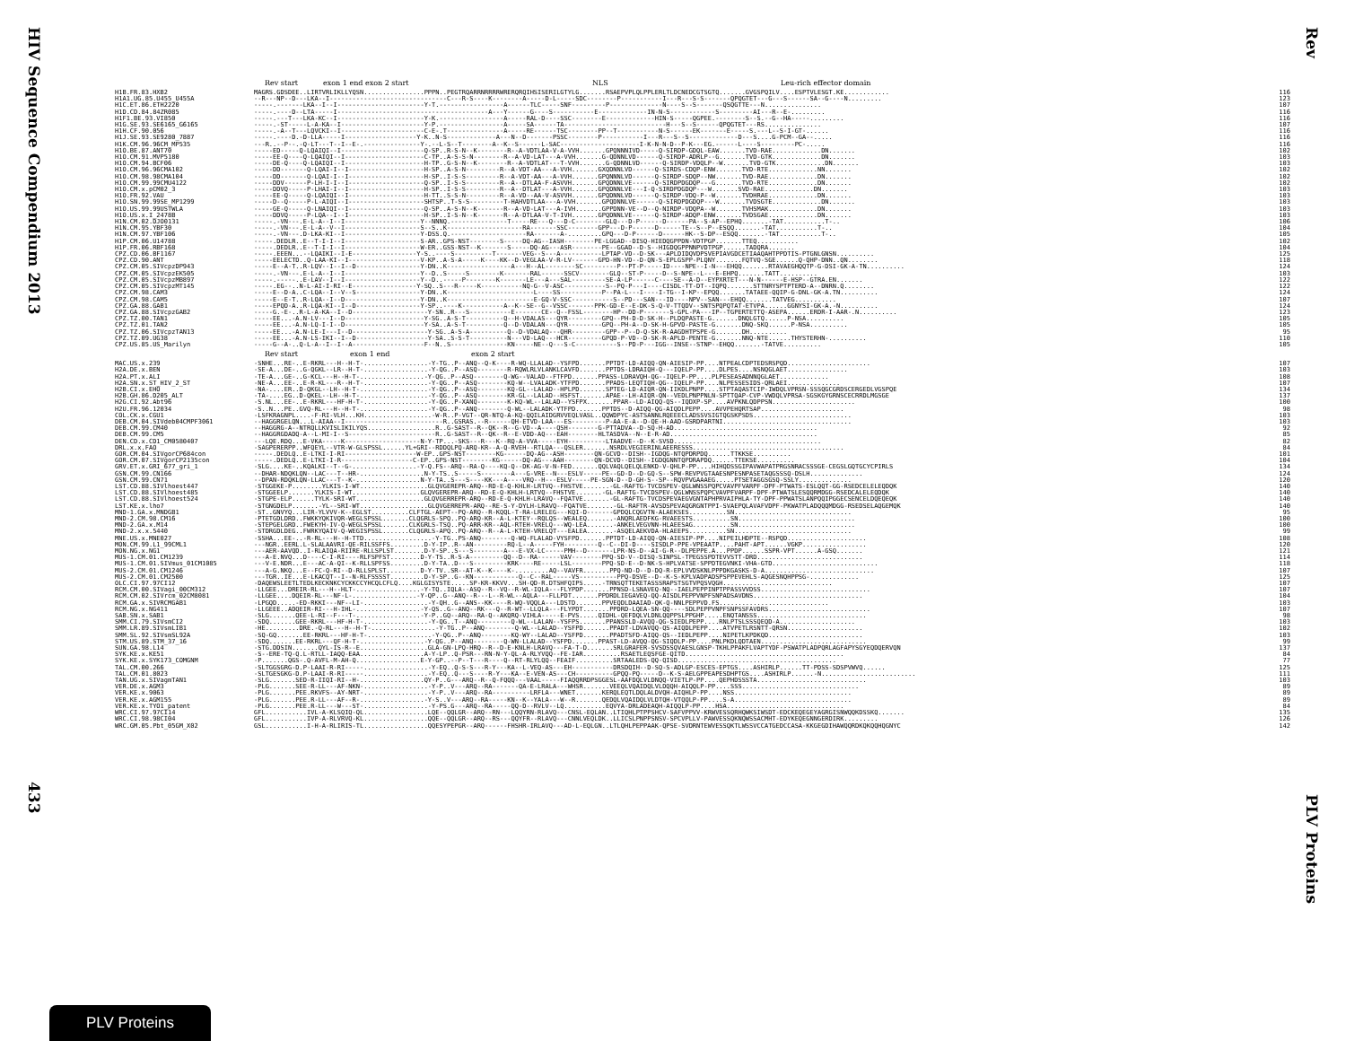HIV Sequence Compendium 2013433
Rev PLV Proteins
Rev start exon 1 end exon 2 start NLS Leu-rich effector domain
| H1B.FR.83.HXB2 | MAGRS.GDSDEE..LIRTVRLIKLLYQSN................PPPN..PEGTRQARRNRRRRWRERQRQIHSISERILGTYLG.......RSAEPVPLQLPPLERLTLDCNEDCGTSGTQ.......GVGSPQILV....ESPTVLESGT.KE............ | 116 |
| H1A1.UG.85.U455_U455A | --R---NP--D---LKA--I-------------------------------C---R-S----K--------A-----D-L-----SDC--------P-----------I---R---S-S-------QPQGTET---G---S------SA--G----N......... | 123 |
| H1C.ET.86.ETH2220 | -----.-------LKA--I--I-----------------------Y-T.-----------------A------TLC-----SNF---------P--------------N----S--S-------QSQGTTE---N............... | 107 |
| H1D.CD.84.84ZR085 | -----.----D--LTA-----I----------------------------------------A---Y------G----S-----------E-------------IN-N-S------------S---------AI---R--E-......... | 116 |
| H1F1.BE.93.VI850 | -----.---T---LKA-KC--I-----------------------Y-K.-----------------A-----RAL-D----SSC--------E-------------HIN-S-----QGPEE.--------S--S.--G--HA-----......... | 116 |
| H1G.SE.93.SE6165_G6165 | -----.-ST-----L-A-KA--I----------------------Y-P.-----------------A-----SA------TA---------------------------H---S--S------QPQGTET---RS............... | 107 |
| H1H.CF.90.056 | -----.-A--T---LQVCKI--I----------------------C-E-.T---------------A-----RE------TSC--------PP--T-----------N-S------EK-------E-----S.---L--S-I-GT-...... | 116 |
| H1J.SE.93.SE9280_7887 | -----.----D.-D-LLA-----I-------------------Y-K..N-S-------------A---N--D-------PSSC--------P-----------I---R---S--S-------------D---S....G-PCM--GA--..... | 116 |
| H1K.CM.96.96CM_MP535 | ---R..--P--.-Q-LT---T--I--E-.---------------Y-.--L-S--T--------A--K--S------L-SAC---------------------I-K-N-N-D--P-K---EG.------L----S---------PC-..... | 116 |
| H1O.BE.87.ANT70 | -----ED-----Q-LQAIQI--I----------------------Q-SP..R-S-N--K--------R--A-VDTLAA-V-A-VVH.......GPQNNNIVD-----Q-SIRDP-GDQL-EAW.......TVD-RAE.............DN....... | 102 |
| H1O.CM.91.MVP5180 | -----EE-Q----Q-LQAIQI--I---------------------C-TP..A-S-S-N--------R--A-VD-LAT---A-VVH.......G-QDNNLVD------Q-SIRDP-ADRLP--G.......TVD-GTK.............DN....... | 103 |
| H1O.CM.94.BCF06 | -----DE-Q----Q-LQAIQI--I---------------------H-TP..G-S-N--K--------R--A-VDTLAT---T-VVH.......G-QDNNLVD------Q-SIRDP-VDQLP--W.......TVD-GTK.............DN....... | 103 |
| H1O.CM.96.96CMA102 | -----DD-------Q-LQAI-I--I--------------------H-SP..A-S-N---------R--A-VDT-AA---A-VVH.......GXQDNNLVD------Q-SIRDS-CDQP-ENW.......TVD-RTE.............NN....... | 102 |
| H1O.CM.98.98CMA104 | -----DD-------Q-LQAI-I--I--------------------H-SP..I-S-S---------R--A-VDT-AA---A-VVH.......GPQNNNLVD------Q-SIRDP-SDQP--NW.......TVD-RAE.............DN....... | 102 |
| H1O.CM.99.99CMU4122 | -----DDV------P-LH-I-I--I--------------------Q-SP..I-S-S---------R--A--DTLAA-F-ASVVH.......GPQDNNLVE------Q-SIRDPDGDQP---G.......TVD-RTE.............DN....... | 102 |
| H1O.CM.x.pCM02_3 | -----DDVQ-----P-LHAI-I--I--------------------H-SP..I-S-S---------R--A--DTLAT---A-VVH.......GPQDNNLVE---I-Q-SIRDPDGDQP---W.......SVD-RAE.............DN....... | 103 |
| H1O.FR.92.VAU | -----EE-Q-----Q-LQAIQI--I--------------------H-TT..S-S-N---------R--A-VD--AA-V-ASVVH.......GPQDNNLVD------Q-SIRDP-VDQ-P--W.......TVDHRAE.............DN....... | 103 |
| H1O.SN.99.99SE_MP1299 | -----D--Q-----P-L-AIQI--I--------------------SHTSP..T-S-S---------T-HAHVDTLAA---A-VVH.......GPQDNNLVE------Q-SIRDPDGDQP---W.......TVDSGTE.............DN....... | 103 |
| H1O.US.99.99USTWLA | -----GE-Q-----Q-LNAIQI--I--------------------Q-SP..A-S-N--K-------R--A-VD-LAT---A-IVH.......GPPDNN-VE--D--Q-NIRDP-VDQPA--W.......TVHSMAK.............DN....... | 103 |
| H1O.US.x.I_2478B | -----DDVQ-----P-LQA--I--I--------------------H-SP..I-S-N--K-------R--A-DTLAA-V-T-IVH.......GPQDNNLVE------Q-SIRDP-ADQP-ENW.......TVDSGAE.............DN....... | 103 |
| H1N.CM.02.DJO0131 | -----.-VN---.E-L-A--I--I--------------------Y--NNNQ.---------------T-----RE---Q---D-C--------GLQ---D-P------D------PA--S-AP--EPHQ.......-TAT...........T-.. | 106 |
| H1N.CM.95.YBF30 | -----.-VN---.E-L-A--V--I--------------------S--S..K--------------------RA-------SSC--------GPP---D-P------D------TE--S--P--ESQQ.......-TAT...........T-.. | 104 |
| H1N.CM.97.YBF106 | -----.-VN---.D-LKA-KI--I--------------------Y-DSS.Q.--------------------RA-------A-.........GPQ---D-P------D------HK--S-DP--ESQQ.......-TAT...........T-.. | 105 |
| H1P.CM.06.U14788 | -----.DEDLR..E--T-I-I--I--------------------S-AR..GPS-NST--------S-----DQ-AG--IASH--------PE-LGGAD--DISQ-HIEDQGPPDN-VDTPGP.......TTEQ........... | 102 |
| H1P.FR.06.RBF168 | -----.DEDLR..E--T-I-I--I--------------------W-ER..GSS-NST--K-------S-----DQ-AG---ASR--------PE--GGAD--D-S--HIGDQGPPNNPVDTPGP......TADQRA....... | 104 |
| CPZ.CD.06.BF1167 | -----.EEEN...--LQAIKI--I-E-----------------Y-S..----S----------T-------VEG--S---A-----------LPTAP-VD--D-SK---APLDIDQVDPSVEPIAVGDCETIAAQAHTPPDTIS-PTGNLGNSN.......... | 125 |
| CPZ.CD.90.ANT | -----EELECTD..Q-LAA-KI--I-------------------V-KP..A-S-A-----K----KK--D-VEGLAA-V-R-LV-------GPD-HN-VD--D-QN-S-EPLGSPP-PLQNY.......FQTVQ-SGE......Q-QHP-DNN..QN........ | 118 |
| CPZ.CM.05.SIVcpzDP943 | -----E--A-T..R-LQV--I--I--D-----------------Y-DN..K-----------------A---H--AL--------SC---------P--PT-P-----ID----NPE--I-N---EHQQ.......RTAVAEGHQQTP-G-DSI-GK-A-TN.......... | 124 |
| CPZ.CM.05.SIVcpzEK505 | -----.-VN---.E-L-A--I--I--------------------Y--D..S-----S--------K-------RAL------SSCV--------GLQ--ST-P-----D--S-NPE--L---E-EHPQ.......TATT.......... | 103 |
| CPZ.CM.05.SIVcpzMB897 | -----.-----..E-LAV--I--I--------------------Y--D..-----P--------K-------LE---A---SAL---------SE-A-LP------C----SE--A-D--EYPXRTET---N-N------E-HSP--GTRA.EN....... | 122 |
| CPZ.CM.05.SIVcpzMT145 | -----.EG--..N-L-AI-I-RI--E-----------------Y-SQ..S---R-----K-----------NQ-G--V-ASC-----------S--PQ-P---I----CISDL-TT-DT--IQPQ.......STTNRYSPTPTERD-A--DNRN.Q........ | 122 |
| CPZ.CM.98.CAM3 | -----E--D-A..C-LQA--I--V--S-----------------Y-DN..K-----------------------L----SS-----------P--PA-L---I----I-TG--I-KP--EPQQ.......TATAEE-QQIP-G-DNL-GK-A.TN.......... | 124 |
| CPZ.CM.98.CAM5 | -----E--E-T..R-LQA--I--D--------------------Y-DN..K-----------------------E-GQ-V-SSC-----------S--PD---SAN---ID----NPV--SAN---EHQQ.......TATVEG........... | 107 |
| CPZ.GA.88.GAB1 | -----EPQD-A..R-LQA-KI--I--D-----------------Y-SP..----K-----------A--K--SE--G--VSSC-------PPK-GD-E--E-DK-S-Q-V-TTQDV--SNTSPQPQTAT-ETVPA......GGNYSI-GK-A.-N.......... | 124 |
| CPZ.GA.88.SIVcpzGAB2 | -----G.-E-..R-L-A-KA--I--D--------------------Y-SN..R---S-----------E-------CE--Q--FSSL--------HP--DD-P-------S-GPL-PA---IP--TGPERTETTQ-ASEPA......ERDR-I-AAR-.N.......... | 123 |
| CPZ.TZ.00.TAN1 | -----EE...-A.N-LV---I--D---------------------Y-SG..A-S-T----------Q--H-VDALAS---QYR---------GPQ--PH-D-D-SK-H--PLDQPASTE-G.......DNQLGTQ......P-NSA.......... | 105 |
| CPZ.TZ.01.TAN2 | -----EE...-A.N-LQ-I-I--D---------------------Y-SA..A-S-T----------Q--D-VDALAN---QYR---------GPQ--PH-A--D-SK-H-GPVD-PASTE-G.......DNQ-SKQ......P-NSA.......... | 105 |
| CPZ.TZ.06.SIVcpzTAN13 | -----EE...-A.N-LE-I---I--D--------------------Y-SG..A-S-A----------Q--D-VDALAQ---QHR---------GPP--P--D-Q-SK-R-AAGDHTPSPE-G.......DH.......... | 95 |
| CPZ.TZ.09.UG38 | -----EE...-A.N-LS-IKI--I--D-------------------Y-SA..S-S-T----------N---VD-LAQ---HCR---------GPQD-P-VD--D-SK-R-APLD-PENTE-G.......NNQ-NTE......THYSTERHN-.......... | 110 |
| CPZ.US.85.US_Marilyn | -----G--A-..Q-L-A--I--I--A-------------------F--N..S---------------KN-----NE--Q---S-C-----------S--PD-P---IGG--INSE--STNP--EHQQ.......-TATVE.......... | 105 |
Rev start exon 1 end exon 2 start
| MAC.US.x.239 | -SNHE...RE-..E-RKRL---H--H-T-.................-Y-TG..P--ANQ--Q-K----R-WQ-LLALAD--YSFPD.......PPTDT-LD-AIQQ-QN-AIESIP-PP....NTPEALCDPTEDSRSPQD...................... | 107 |
| H2A.DE.x.BEN | -SE-A...DE-..G-QGKL--LR--H-T-.................-Y-QG..P--ASQ--------R-RQWLRLVLANKLCAVFD.......PPTDS-LDRAIQH-Q---IQELP-PP....DLPES....NSNQGLAET................ | 103 |
| H2A.PT.x.ALI | -TE-A...GE-..G-KCL---H--H-T-.................-Y-QG..P--ASQ--------Q-WG--VALAD--FTFPD.......PPASS-LDRAVQH-QG--IQELP-PP....PLPESEASADNNQGLAET............. | 108 |
| H2A.SN.x.ST_HIV_2_ST | -NE-A...EE-..E-R-KL---R--H-T-.................-Y-QG..P--ASQ--------KQ-W--LVALADK-YTFPD.......PPADS-LEQTIQH-QG--IQELP-PP....NLPESSESIDS-QRLAEI.............. | 107 |
| H2B.CI.x.EHO | -NA-....ER..D-QKGL--LH--H-T-..................-Y-QG..P--ASQ--------KQ-GL--LALAD--HPLPD.......SPTEG-LD-AIQR-QN-IIKDLPNPP....STPTAQASTCIP-IWDQLVPRSN-SSSQGCGRDSCERGEDLVGSPQE | 134 |
| H2B.GH.86.D205_ALT | -TA-....EG..D-QKEL--LH--H-T-..................-Y-QG..P--ASQ--------KR-GL--LALAD--HSFST.......APAE--LH-AIQR-QN--VEDLPNPPNLN-SPTTQAP-CVP-VWDQLVPRSA-SGSKGYGRNSCECRRDLMGSGE | 137 |
| H2G.CI.92.Abt96 | -S.NL...EE-..E-RKRL---HF-H-T-.................-Y-QG..P-XANQ--------K-KQ-WL--LALAD--YSFPX.......PPAR--LD-AIQQ-QS--IQDXP-SP....AVPKNLQDPPSN...................... | 100 |
| H2U.FR.96.12034 | -S..N...PE..GVQ-RL---H--H-T-..................-Y-QG..P--ANQ--------Q-WL--LALADK-YTFPD.......PPTDS--D-AIQQ-QG-AIQDLPEPP....AVVPEHQRTSAP...................... | 98 |
| COL.CK.x.CGU1 | -LSFKRAGNPL....-F-RI-VLH...KH..................-W-R..P-VGT--QR-NTQ-A-KQ-QQILAIDGRVVEQLVASL..QQWDPYC-ASTSANNLRQEEECLADSSVSIGTQGSKPSDS.......................... | 103 |
| DEB.CM.04.SIVdeb04CMPF3061 | --HAGGRGELQN...L-AIAA--I--------------------------R..GSRAS.--R------QH-ETVD-LAA---ES---------P-AA-E-A--D-QE-H-AAD-GSRDPARTNI.................................. | 103 |
| DEB.CM.99.CM40 | --HAGGRG-A--NTRQLLKVISLIKILYQS..................R..G-SAST--R--QK--R--G-VD--A----QSH--------G-PTTADVA--D-SQ-H-AD...................................... | 92 |
| DEB.CM.99.CM5 | --HAGGRGDADQ-A--L-MI-I--S-----------------------R..G-SAST--R--QK--R--E-VDD-AQ---EAH--------HLTASDVA--N--E-R-AD....................................... | 85 |
| DEN.CD.x.CD1_CM0580407 | ---LQE.RDQ...E-VKA-----K--------------------N-Y-TP...-SKS---R---K--RQ-A-VVA-----EYH----------LTAADVE--D--K-SVSD....................................... | 82 |
| DRL.x.x.FAO | -SAGPERERPP..WFQEYL--VTR-W-GLSPSSL......YL+GRI--RDDQLPQ-ARQ-KR--A-Q-RVEH--RTLQA---QSLER.......NSRDLVEGIERINLAEERESSS........................................ | 84 |
| GOR.CM.04.SIVgorCP684con | -----.DEDLQ..E-LTKI-I-RI-------------------W-EP..GPS-NST--------KG------DQ-AG--ASH--------QN-GCVD--DISH--IGDQG-NTQPDRPDQ......TTKKSE.......... | 101 |
| GOR.CM.07.SIVgorCP2135con | -----.DEDLQ..E-LTKI-I-R-------------------C-EP..GPS-NST--------KG------DQ-AG---AAH--------QN-DCVD--DISH--IGDQGNNTQPDRAPDQ......TTEKSE.......... | 104 |
| GRV.ET.x.GRI_677_gri_1 | -SLG....KE-..KQALKI--T--G-.................-Y-Q.FS--ARQ--RA-Q----KQ-Q--DK-AG-V-N-FED.......QQLVAQLQELQLENKD-V-QHLP-PP....HIHQDSSGIPAVWAPATPRGSNRACSSSGE-CEGSLGQTGCYCPIRLS | 134 |
| GSN.CM.99.CN166 | --DHAR-NDQKLQN--LAC---T--HR-.................N-Y-TS..S-----S--------A---G-VRE--N---ESLV-----PE--GD-D--D-GQ-S--SPW-REVPVGTAAESNPESNPASETAQGSSSQ-DSLH.............. | 124 |
| GSN.CM.99.CN71 | --DPAN-RDQKLQN-LLAC---T--K-.................N-Y-TA..S---S----KK---A----VRQ--H---ESLV-----PE-SGN-D--D-GH-S--SP--RQVPVGAAAEG.....PTSETAGGSGSQ-SSLY.............. | 120 |
| LST.CD.88.SIVlhoest447 | -STGGEKE-P........YLKIS-I-WT..................GLQVGEREPR-ARQ--RD-E-Q-KHLH-LRTVQ--FHSTVE.......-GL-RAFTG-TVCDSPEV-QGLWNSSPQPCVAVPFVARPF-DPF-PTWATS-ESLQQT-GG-RSEDCELELEQDQK | 140 |
| LST.CD.88.SIVlhoest485 | -STGGEELP.......YLKIS-I-WT..................GLQVGEREPR-ARQ--RD-E-Q-KHLH-LRTVQ--FHSTVE.......-GL-RAFTG-TVCDSPEV-QGLWNSSPQPCVAVPFVARPF-DPF-PTWATSLESQQRMDGG-RSEDCALELEQDQK | 140 |
| LST.CD.88.SIVlhoest524 | -STGPE-ELP......TYLK-SRI-WT..................GLQVGERREPR-ARQ--RD-E-Q-KHLH-LRAVQ--FQATVE.......-GL-RAFTG-TVCDSPEVAEGVGNTAPHPRVAIPHLA-TY-DPF-PPWATSLANPQQIPGGECSENCELDQEQEQK | 140 |
| LST.KE.x.lho7 | -STGNGDELP.......-YL--SRI-WT..................GLQVGERREPR-ARQ--RE-S-Y-DYLH-LRAVQ--FQATVE.......-GL-RAFTR-AVSDSPEVAQGRGNTPPI-SVAEPQLAVAFVDPF-PKWATPLADQQQMDGG-RSEDSELAQGEMQK | 140 |
| MND-1.GA.x.MNDGB1 | -ST..GNVYQ...LIR-YLVVV-K--EGLST..........CLFTGL-AEPT--PQ-ARQ--R-KQQL-T-RA-LRELEG---KQI-D-------GPDQLCQGVTN-ALAEKSES..........SN............................... | 95 |
| MND-2.CM.98.CM16 | -PTETGDLDRD..FWKKYQKIVQR-WEGLSPSSL.......CLQGRLS-SPQ..PQ-ARQ-KR--A-L-KTEY--RQLQS--WEALEQ.......-ANQRLAEDFKG-RVAEESTS..........SN............................... | 100 |
| MND-2.GA.x.M14 | -STEPGELGRD..FWEKYH-IV-Q-WEGLSPSSL.......CLKGRLS-TSQ..PQ-ARR-KR--AQL-RTEH-VRELQ---WQ-LEA.......-ANKELVEGVNN-HLAEESAG..........SN............................... | 100 |
| MND-2.x.x.5440 | -STDRGDLDEG..FWRKYQAIV-Q-WEGISPSSL.......CLQGRLS-APQ..PQ-ARQ--R--A-L-KTEH-VRELQT---EALEA.......-ASQELAEKVDA-HLAEEPS..........SN............................... | 99 |
| MNE.US.x.MNE027 | -SSHA...EE-..-R-RL---H--H-TTD..................-Y-TG..PS-ANQ--------Q-WQ-FLALAD-VYSFPD.......PPTDT-LD-AIQQ-QN-AIESIP-PP....NIPEILHDPTE--RSPQD..................... | 108 |
| MON.CM.99.L1_99CML1 | ---NGR..EERL.L-SLALAAVRI-QE-RILSSFFS.........D-Y-IP..R--AN---------RQ-L--A-----FYH---------Q--C--DI-D----SISDLP-PPE-VPEAATP....PAHT-APT......VGKP................. | 120 |
| MON.NG.x.NG1 | ---AER-AAVQD..I-RLAIQA-RIIRE-RLLSPLST........D-Y-SP..S---S--------A---E-VX-LC-----PMH--D-------LPR-NS-D--AI-G-R--DLPEPPE.A...PPDP......SSPR-VPT......A-GSQ....... | 121 |
| MUS-1.CM.01.CM1239 | ---A-E.NVQ...D----C-I-RI----RLFSPFST........D-Y-TS..R-S-A---------QQ--D--RA------VAV--------PPQ-SD-V--DISQ-SINPSL-TPEGSSPDTEVVSTT-DRD............................ | 114 |
| MUS-1.CM.01.SIVmus_01CM1085 | ---V-E.NDR...E---AC-A-QI--K-RLLSPFSS.........D-Y-TA..D---S---------KRK----RE-----LSL--------PPQ-SD-E--D-NK-S-HPLVATSE-SPPDTEGVNKI-VHA-GTD............................ | 118 |
| MUS-2.CM.01.CM1246 | ---A-G.NKQ...E--FC-Q-RI--D-RLLSPLST.........D-Y-TV..SR--AT-K--K----K-.........AQ--VAVFR.......PPQ-ND-D--D-DQ-R-EPLVVDSKNLPPPDKGASKS-D-A............................. | 107 |
| MUS-2.CM.01.CM2500 | ---TGR..IE...E-LKACQT--I--N-RLFSSSST.........D-Y-SP..G--KN------------Q--C--RAL-----VS----------PPQ-DSVE--D--K-S-KPLVADPADSPSPPEVEHLS-AQGESNQHPPSG-............. | 125 |
| OLC.CI.97.97CI12 | -DAQEWSLEETLTEDLKECKNKCYCKKCCYHCQLCFLQ....KGLGISYSTE.....SP-KR-KKVV...SH-QD-R.DTSHFQIPS.....-TRNSQTTEKETASSSRAPSTSGTVPQSVQGH............................. | 107 |
| RCM.CM.00.SIVagi_00CM312 | -LLGEE...DREIR-RL---H--HLT-.................-Y-TQ..IQLA--ASQ--R--VQ--R-WL-IQLA---FLYPDP.......PPNSD-LSNAVEQ-NQ--IAELPEPPINPTPPASSVVDSS............................. | 107 |
| RCM.CM.02.SIVrcm_02CM8081 | -LLGEE....DQEIR-RL---NF-L-.................-Y-QP..G--ANQ--R---L--R-WL--AQLA---FLLPDT.......PPDRDLIEGAVEQ-QQ-AISDLPEPPVNPFSNPADSAVDNS............................. | 104 |
| RCM.GA.x.SIVRCMGAB1 | -LPGQD.....-ED-RKKI---NF--LI-.................-Y-QH..G--ANS--KK----R-WQ-VQQLA---LDSTD.......PPVEQDLDAAIAD-QK-Q-NNLPEPPVD.FS............................. | 103 |
| RCM.NG.x.NG411 | -LLGEEE..ADQEIR-RI---H-IHL-.................-Y-QS..G--ANQ--RK---Q--R-WT--LLQLA---FLYPDT.......PPDRD-LQEA-SN-QQ----SDLPEPPVNPFSNPSSFAVDRS........................... | 107 |
| SAB.SN.x.SAB1 | -SLG.......QEE-L-RI--F---T-.................-Y-P..GQ--ARQ--RA-Q--AKQRQ-VIHLA-----E-PVS.....QIDHL-QEFDQLVLDNLQQPPSLPPGHP.....ENQTANSSS............................. | 98 |
| SMM.CI.79.SIVsmCI2 | -SDQ.......GEE-RKRL---HF-H-T-.................-Y-QG..T--ANQ---------Q-WL--LALAN--YSFPS.......PPANSSLD-AVQQ-QG-SIEDLPEPP....RNLPTSLSSSQEQD-A.................... | 103 |
| SMM.LR.89.SIVsmLIB1 | -HE.........DRE.-Q-RL---H--H-T-.................-Y-TG..P--ANQ--------Q-WL--LALAD--YSFPD.......PPADT-LDVAVQQ-QS-AIQDLPEPP....ATVPETLRSNTT-QRSN.................... | 102 |
| SMM.SL.92.SIVsmSL92A | -SQ-GQ.......EE-RKRL---HF-H-T-.................-Y-QG..P--ANQ--------KQ-WY--LALAD--YSFPD.......PPADTSFD-AIQQ-QS--IEDLPEPP....NIPETLKPDKQD......................... | 103 |
| STM.US.89.STM_37_16 | -SDQ.......EE-RKRL---QF-H-T-.................-Y-QG..P--ANQ--------Q-WN-LLALAD--YSFPD.......PPAST-LD-AVQQ-QG-SIQDLP-PP....PNLPKDLQDTAEN............................ | 99 |
| SUN.GA.98.L14 | -STG.DDSIN.......QYL-IS-R--E..................GLA-GN-LPQ-HRQ--R--D-E-KNLH-LRAVQ---FA-T-D.......SRLGRAFER-SVSDSSQVAESLGNSP-TKHLPPAKFLVAPTYDF-PSWATPLADPQRLAGFAPYSGYEQDQERVQN | 137 |
| SYK.KE.x.KE51 | -S--ERE-TQ-Q.L-RTLL-IAQQ-EAA.................A-Y-LP..Q-PSR---RN-N-Y-QL-A-RLYVQQ--FE-IAR..........RSAETLEQSFGE-QITD.......................................... | 84 |
| SYK.KE.x.SYK173_COMGNM | -P.......QGS-.Q-AVFL-M-AH-Q.................E-Y-GP..--P--T---R----Q--RT-RLYLQQ--FEAIF..........SRTAALEDS-QQ-QISD.......................................... | 77 |
| TAL.CM.00.266 | -SLTGGSGRG-D.P-LAAI-R-RI-----.................-Y-EQ..Q-S-S---R-Y---KA--L-VEQ-AS---EH-----------DRSDQIH--D-SQ-S-ADLGP-ESCES-EPTGS....ASHIRLP......TT-PDSS-SDSPVWVQ...... | 125 |
| TAL.CM.01.8023 | -SLTGESGKG-D.P-LAAI-R-RI-----.................-Y-EQ..Q---S----R-Y---KA--E-VEN-AS---CH----------GPQQ-PQ-----D--K-S-AELGPPEAPESDHPTGS....ASHIRLP......-N......................... | 111 |
| TAN.UG.x.SIVagmTAN1 | -SLG.......SED-R-IIQI-RI--H-.................QY-P..G---ARQ--R--Q-FQQQ---VAAL-----FIAQQRRDPSGGESL-AAFDQLVLDNQQ-VIETLP-PP....QEPHDSSSTA............................. | 103 |
| VER.DE.x.AGM3 | -PLG.......SEE-R-LL---AF-NKN-.................-Y-P..V---ARQ--RA-------QA-E-LRALA---WHSR.......VEEQLVQAIDQLVLDQQH-AIQQLP-PP....SSS............................... | 89 |
| VER.KE.x.9063 | -PLG.......PEE.RKVFS--AY-NRT-.................-Y-P..V---ARQ--RA----------LRFLA---WNET.......KERQLEQTLDQLALDVQH-AIQHLP-PP....NSS............................... | 89 |
| VER.KE.x.AGM155 | -PLG.......PEE.R-LL---AF--R-.................-Y-S..V---ARQ--RA-----KN--K--YALA---W--R.......QEDQLVQAIDQLVLDTQH-VTQQLP-PP....S-A............................... | 89 |
| VER.KE.x.TYO1_patent | -PLG.......PEE.R-LL---W---ST-.................-Y-PS.G---ARQ--RA-----QQ-D--RVLV--LQ...........EQVYA-DRLADEAQH-AIQQLP-PP....HSA............................... | 84 |
| WRC.CI.97.97CI14 | GFL...........IVL-A-KLSQIQ-QL.................LQE--QQLGR--ARQ--RN---LQQYRN-RLAVQ---CNSL-EQLAN..LTIQHLPTPPSHCV-SAFVPPVV-KRWVESSQRHQWKSIWSDT-EDCKEQEGEYAGRGISNWQQKDSSKQ....... | 135 |
| WRC.CI.98.98CI04 | GFL...........IVP-A-RLVRVQ-KL.................QQE--QQLGR--ARQ--RS---QQYFR--RLAVQ---CNNLVEQLDK..LLICSLPNPPSNSV-SPCVPLLV-PAWVESSQKNQWSSACMHT-EDYKEQEGNNGERDIRK......... | 126 |
| WRC.GM.05.Pbt_05GM_X02 | GSL...........I-H-A-RLIRIS-TL.................QQESYPEPGR--ARQ------FHSHR-IRLAVQ---AD-L-EQLGN..LTLQHLPEPPAAK-QPSE-SVDRNTEWVESSQKTLWSSVCCATGEDCCASA-KKGEGDIHAWQQRDKQKQQHQGNYC | 142 |
PLV Proteins